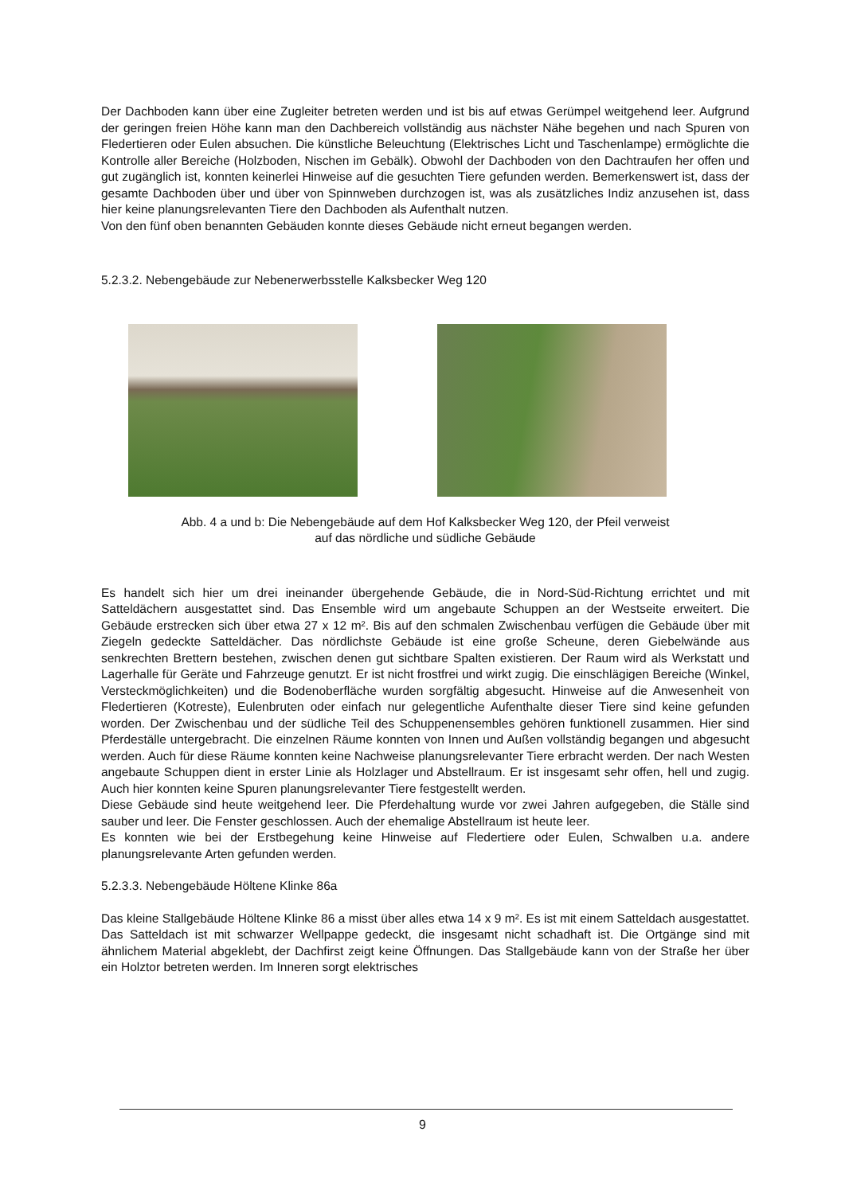Der Dachboden kann über eine Zugleiter betreten werden und ist bis auf etwas Gerümpel weitgehend leer. Aufgrund der geringen freien Höhe kann man den Dachbereich vollständig aus nächster Nähe begehen und nach Spuren von Fledertieren oder Eulen absuchen. Die künstliche Beleuchtung (Elektrisches Licht und Taschenlampe) ermöglichte die Kontrolle aller Bereiche (Holzboden, Nischen im Gebälk). Obwohl der Dachboden von den Dachtraufen her offen und gut zugänglich ist, konnten keinerlei Hinweise auf die gesuchten Tiere gefunden werden. Bemerkenswert ist, dass der gesamte Dachboden über und über von Spinnweben durchzogen ist, was als zusätzliches Indiz anzusehen ist, dass hier keine planungsrelevanten Tiere den Dachboden als Aufenthalt nutzen.
Von den fünf oben benannten Gebäuden konnte dieses Gebäude nicht erneut begangen werden.
5.2.3.2. Nebengebäude zur Nebenerwerbsstelle Kalksbecker Weg 120
Abb. 4 a und b: Die Nebengebäude auf dem Hof Kalksbecker Weg 120, der Pfeil verweist
auf das nördliche und südliche Gebäude
Es handelt sich hier um drei ineinander übergehende Gebäude, die in Nord-Süd-Richtung errichtet und mit Satteldächern ausgestattet sind. Das Ensemble wird um angebaute Schuppen an der Westseite erweitert. Die Gebäude erstrecken sich über etwa 27 x 12 m². Bis auf den schmalen Zwischenbau verfügen die Gebäude über mit Ziegeln gedeckte Satteldächer. Das nördlichste Gebäude ist eine große Scheune, deren Giebelwände aus senkrechten Brettern bestehen, zwischen denen gut sichtbare Spalten existieren. Der Raum wird als Werkstatt und Lagerhalle für Geräte und Fahrzeuge genutzt. Er ist nicht frostfrei und wirkt zugig. Die einschlägigen Bereiche (Winkel, Versteckmöglichkeiten) und die Bodenoberfläche wurden sorgfältig abgesucht. Hinweise auf die Anwesenheit von Fledertieren (Kotreste), Eulenbruten oder einfach nur gelegentliche Aufenthalte dieser Tiere sind keine gefunden worden. Der Zwischenbau und der südliche Teil des Schuppenensembles gehören funktionell zusammen. Hier sind Pferdeställe untergebracht. Die einzelnen Räume konnten von Innen und Außen vollständig begangen und abgesucht werden. Auch für diese Räume konnten keine Nachweise planungsrelevanter Tiere erbracht werden. Der nach Westen angebaute Schuppen dient in erster Linie als Holzlager und Abstellraum. Er ist insgesamt sehr offen, hell und zugig. Auch hier konnten keine Spuren planungsrelevanter Tiere festgestellt werden.
Diese Gebäude sind heute weitgehend leer. Die Pferdehaltung wurde vor zwei Jahren aufgegeben, die Ställe sind sauber und leer. Die Fenster geschlossen. Auch der ehemalige Abstellraum ist heute leer.
Es konnten wie bei der Erstbegehung keine Hinweise auf Fledertiere oder Eulen, Schwalben u.a. andere planungsrelevante Arten gefunden werden.
5.2.3.3. Nebengebäude Höltene Klinke 86a
Das kleine Stallgebäude Höltene Klinke 86 a misst über alles etwa 14 x 9 m². Es ist mit einem Satteldach ausgestattet. Das Satteldach ist mit schwarzer Wellpappe gedeckt, die insgesamt nicht schadhaft ist. Die Ortgänge sind mit ähnlichem Material abgeklebt, der Dachfirst zeigt keine Öffnungen. Das Stallgebäude kann von der Straße her über ein Holztor betreten werden. Im Inneren sorgt elektrisches
9